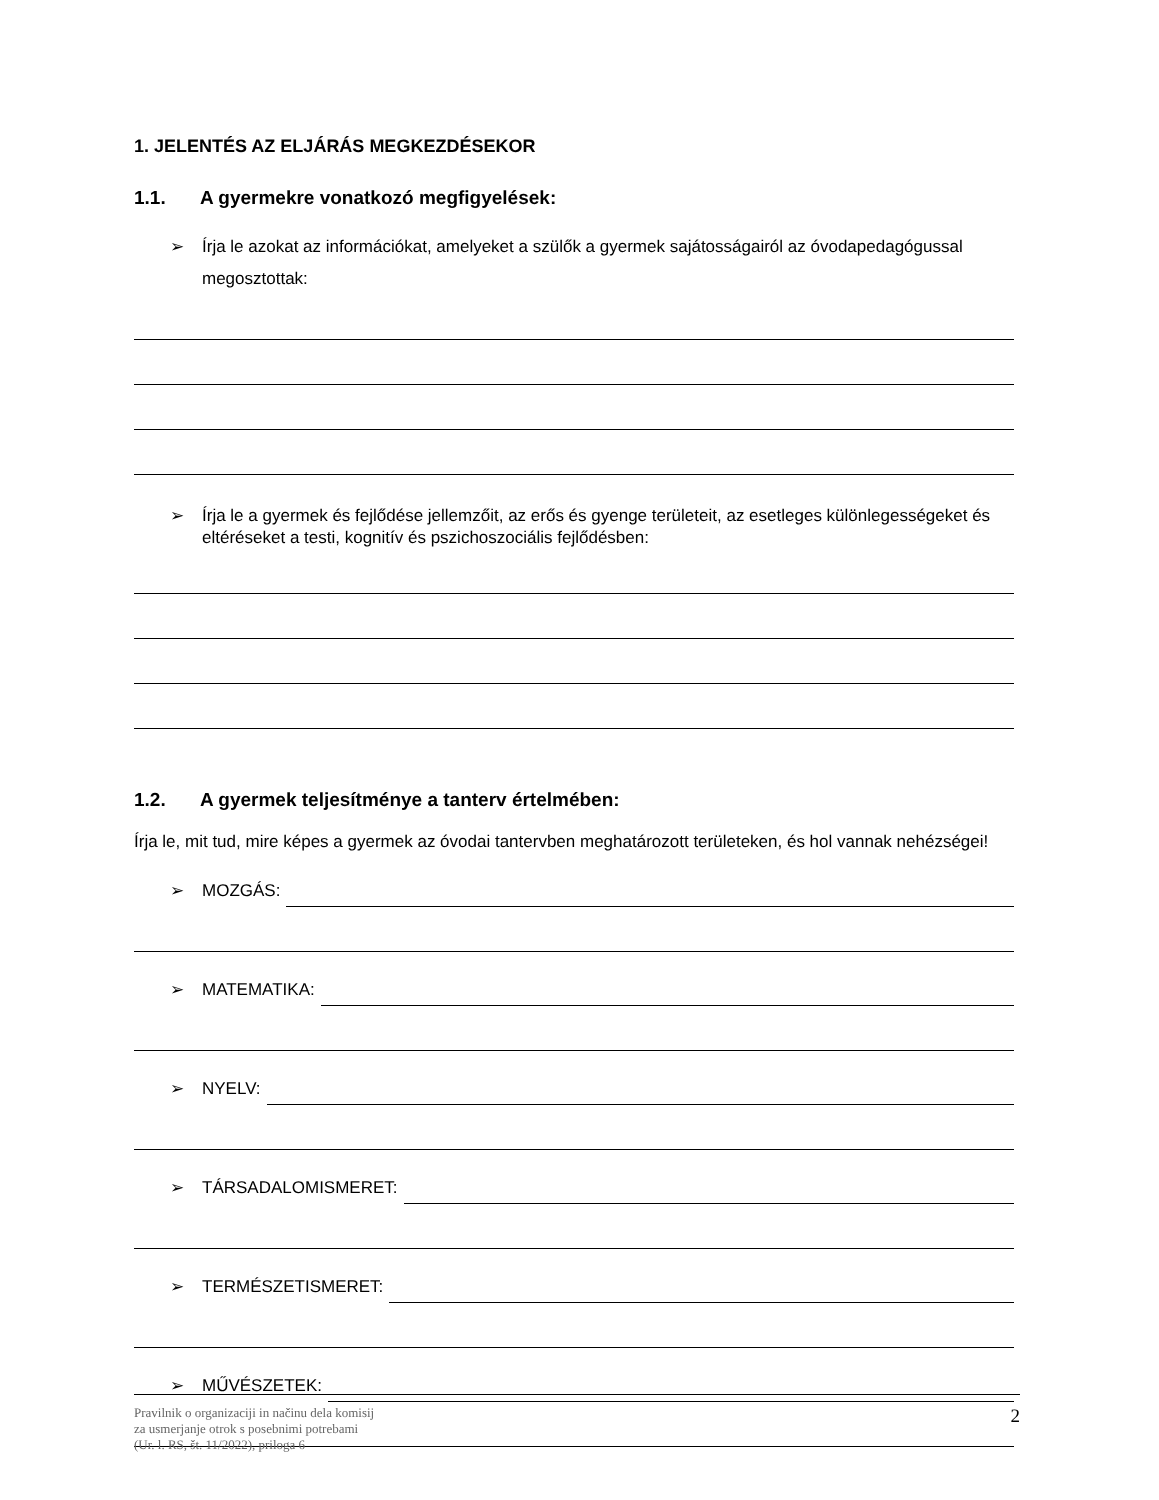1. JELENTÉS AZ ELJÁRÁS MEGKEZDÉSEKOR
1.1. A gyermekre vonatkozó megfigyelések:
➢ Írja le azokat az információkat, amelyeket a szülők a gyermek sajátosságairól az óvodapedagógussal megosztottak:
➢ Írja le a gyermek és fejlődése jellemzőit, az erős és gyenge területeit, az esetleges különlegességeket és eltéréseket a testi, kognitív és pszichoszociális fejlődésben:
1.2. A gyermek teljesítménye a tanterv értelmében:
Írja le, mit tud, mire képes a gyermek az óvodai tantervben meghatározott területeken, és hol vannak nehézségei!
➢ MOZGÁS:
➢ MATEMATIKA:
➢ NYELV:
➢ TÁRSADALOMISMERET:
➢ TERMÉSZETISMERET:
➢ MŰVÉSZETEK:
Pravilnik o organizaciji in načinu dela komisij
za usmerjanje otrok s posebnimi potrebami
(Ur. l. RS, št. 11/2022), priloga 6
2